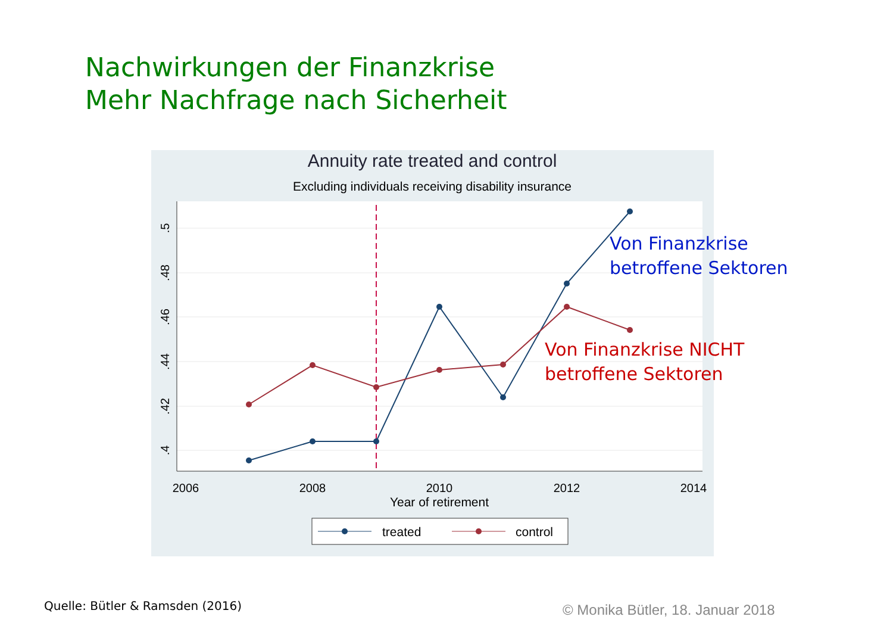Nachwirkungen der Finanzkrise
Mehr Nachfrage nach Sicherheit
Annuity rate treated and control
Excluding individuals receiving disability insurance
2006
2008
2010
2012
2014
Year of retirement
.5
.48
.46
.44
.42
.4
treated
control
Von Finanzkrise
betroffene Sektoren
Von Finanzkrise NICHT
betroffene Sektoren
Quelle: Bütler & Ramsden (2016)
© Monika Bütler, 18. Januar 2018